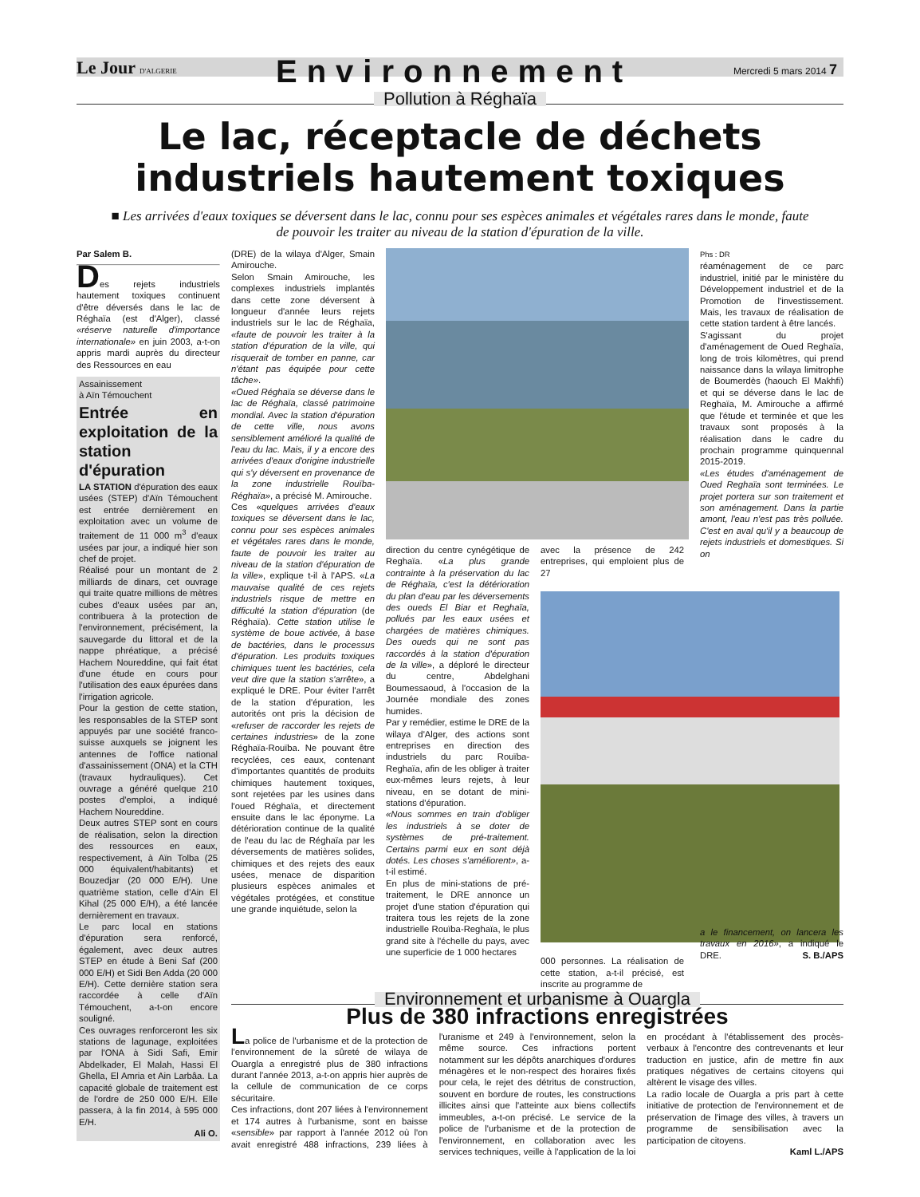Le Jour D'ALGERIE
Environnement
Mercredi 5 mars 2014 7
Pollution à Réghaïa
Le lac, réceptacle de déchets industriels hautement toxiques
■ Les arrivées d'eaux toxiques se déversent dans le lac, connu pour ses espèces animales et végétales rares dans le monde, faute de pouvoir les traiter au niveau de la station d'épuration de la ville.
Par Salem B.
Des rejets industriels hautement toxiques continuent d'être déversés dans le lac de Réghaïa (est d'Alger), classé «réserve naturelle d'importance internationale» en juin 2003, a-t-on appris mardi auprès du directeur des Ressources en eau
Assainissement
à Aïn Témouchent
Entrée en exploitation de la station d'épuration
LA STATION d'épuration des eaux usées (STEP) d'Aïn Témouchent est entrée dernièrement en exploitation avec un volume de traitement de 11 000 m<sup>3</sup> d'eaux usées par jour, a indiqué hier son chef de projet.
Réalisé pour un montant de 2 milliards de dinars, cet ouvrage qui traite quatre millions de mètres cubes d'eaux usées par an, contribuera à la protection de l'environnement, précisément, la sauvegarde du littoral et de la nappe phréatique, a précisé Hachem Noureddine, qui fait état d'une étude en cours pour l'utilisation des eaux épurées dans l'irrigation agricole.
Pour la gestion de cette station, les responsables de la STEP sont appuyés par une société franco-suisse auxquels se joignent les antennes de l'office national d'assainissement (ONA) et la CTH (travaux hydrauliques). Cet ouvrage a généré quelque 210 postes d'emploi, a indiqué Hachem Noureddine.
Deux autres STEP sont en cours de réalisation, selon la direction des ressources en eaux, respectivement, à Aïn Tolba (25 000 équivalent/habitants) et Bouzedjar (20 000 E/H). Une quatrième station, celle d'Ain El Kihal (25 000 E/H), a été lancée dernièrement en travaux.
Le parc local en stations d'épuration sera renforcé, également, avec deux autres STEP en étude à Beni Saf (200 000 E/H) et Sidi Ben Adda (20 000 E/H). Cette dernière station sera raccordée à celle d'Aïn Témouchent, a-t-on encore souligné.
Ces ouvrages renforceront les six stations de lagunage, exploitées par l'ONA à Sidi Safi, Emir Abdelkader, El Malah, Hassi El Ghella, El Amria et Ain Larbâa. La capacité globale de traitement est de l'ordre de 250 000 E/H. Elle passera, à la fin 2014, à 595 000 E/H.
Ali O.
(DRE) de la wilaya d'Alger, Smain Amirouche.
Selon Smain Amirouche, les complexes industriels implantés dans cette zone déversent à longueur d'année leurs rejets industriels sur le lac de Réghaïa, «faute de pouvoir les traiter à la station d'épuration de la ville, qui risquerait de tomber en panne, car n'étant pas équipée pour cette tâche».
«Oued Réghaïa se déverse dans le lac de Réghaïa, classé patrimoine mondial. Avec la station d'épuration de cette ville, nous avons sensiblement amélioré la qualité de l'eau du lac. Mais, il y a encore des arrivées d'eaux d'origine industrielle qui s'y déversent en provenance de la zone industrielle Rouïba-Réghaïa», a précisé M. Amirouche.
Ces «quelques arrivées d'eaux toxiques se déversent dans le lac, connu pour ses espèces animales et végétales rares dans le monde, faute de pouvoir les traiter au niveau de la station d'épuration de la ville», explique t-il à l'APS. «La mauvaise qualité de ces rejets industriels risque de mettre en difficulté la station d'épuration (de Réghaïa). Cette station utilise le système de boue activée, à base de bactéries, dans le processus d'épuration. Les produits toxiques chimiques tuent les bactéries, cela veut dire que la station s'arrête», a expliqué le DRE. Pour éviter l'arrêt de la station d'épuration, les autorités ont pris la décision de «refuser de raccorder les rejets de certaines industries» de la zone Réghaïa-Rouïba. Ne pouvant être recyclées, ces eaux, contenant d'importantes quantités de produits chimiques hautement toxiques, sont rejetées par les usines dans l'oued Réghaïa, et directement ensuite dans le lac éponyme. La détérioration continue de la qualité de l'eau du lac de Réghaïa par les déversements de matières solides, chimiques et des rejets des eaux usées, menace de disparition plusieurs espèces animales et végétales protégées, et constitue une grande inquiétude, selon la
direction du centre cynégétique de Reghaïa. «La plus grande contrainte à la préservation du lac de Réghaïa, c'est la détérioration du plan d'eau par les déversements des oueds El Biar et Reghaïa, pollués par les eaux usées et chargées de matières chimiques. Des oueds qui ne sont pas raccordés à la station d'épuration de la ville», a déploré le directeur du centre, Abdelghani Boumessaoud, à l'occasion de la Journée mondiale des zones humides.
Par y remédier, estime le DRE de la wilaya d'Alger, des actions sont entreprises en direction des industriels du parc Rouïba-Reghaïa, afin de les obliger à traiter eux-mêmes leurs rejets, à leur niveau, en se dotant de mini-stations d'épuration.
«Nous sommes en train d'obliger les industriels à se doter de systèmes de pré-traitement. Certains parmi eux en sont déjà dotés. Les choses s'améliorent», a-t-il estimé.
En plus de mini-stations de pré-traitement, le DRE annonce un projet d'une station d'épuration qui traitera tous les rejets de la zone industrielle Rouïba-Reghaïa, le plus grand site à l'échelle du pays, avec une superficie de 1 000 hectares
avec la présence de 242 entreprises, qui emploient plus de 27
000 personnes. La réalisation de cette station, a-t-il précisé, est inscrite au programme de
Phs : DR
réaménagement de ce parc industriel, initié par le ministère du Développement industriel et de la Promotion de l'investissement. Mais, les travaux de réalisation de cette station tardent à être lancés.
S'agissant du projet d'aménagement de Oued Reghaïa, long de trois kilomètres, qui prend naissance dans la wilaya limitrophe de Boumerdès (haouch El Makhfi) et qui se déverse dans le lac de Reghaïa, M. Amirouche a affirmé que l'étude et terminée et que les travaux sont proposés à la réalisation dans le cadre du prochain programme quinquennal 2015-2019.
«Les études d'aménagement de Oued Reghaïa sont terminées. Le projet portera sur son traitement et son aménagement. Dans la partie amont, l'eau n'est pas très polluée. C'est en aval qu'il y a beaucoup de rejets industriels et domestiques. Si on
a le financement, on lancera les travaux en 2016», a indiqué le DRE. S. B./APS
Environnement et urbanisme à Ouargla
Plus de 380 infractions enregistrées
La police de l'urbanisme et de la protection de l'environnement de la sûreté de wilaya de Ouargla a enregistré plus de 380 infractions durant l'année 2013, a-t-on appris hier auprès de la cellule de communication de ce corps sécuritaire.
Ces infractions, dont 207 liées à l'environnement et 174 autres à l'urbanisme, sont en baisse «sensible» par rapport à l'année 2012 où l'on avait enregistré 488 infractions, 239 liées à l'uranisme et 249 à l'environnement, selon la même source. Ces infractions portent notamment sur les dépôts anarchiques d'ordures ménagères et le non-respect des horaires fixés pour cela, le rejet des détritus de construction, souvent en bordure de routes, les constructions illicites ainsi que l'atteinte aux biens collectifs immeubles, a-t-on précisé. Le service de la police de l'urbanisme et de la protection de l'environnement, en collaboration avec les services techniques, veille à l'application de la loi en procédant à l'établissement des procès-verbaux à l'encontre des contrevenants et leur traduction en justice, afin de mettre fin aux pratiques négatives de certains citoyens qui altèrent le visage des villes.
La radio locale de Ouargla a pris part à cette initiative de protection de l'environnement et de préservation de l'image des villes, à travers un programme de sensibilisation avec la participation de citoyens.
Kaml L./APS